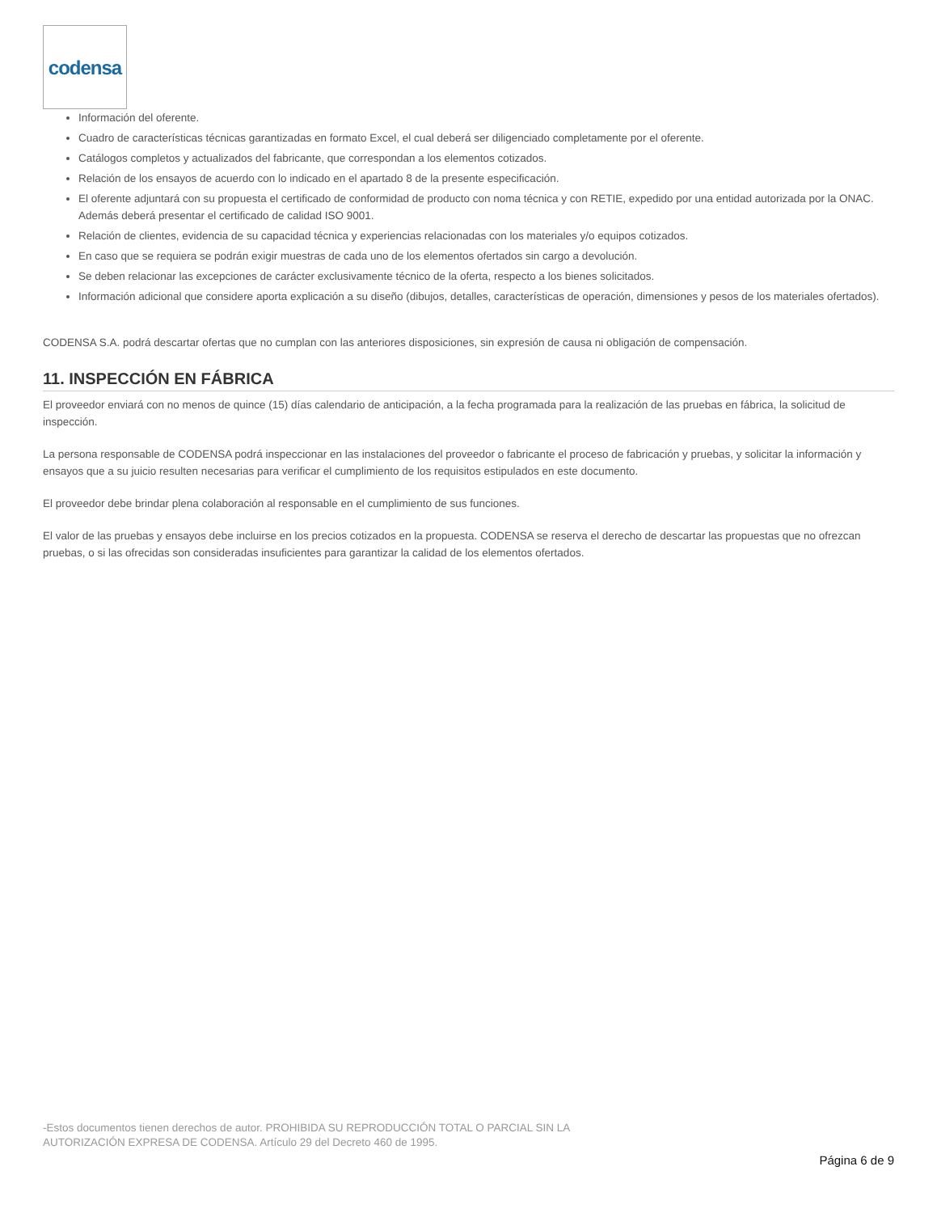codensa
Información del oferente.
Cuadro de características técnicas garantizadas en formato Excel, el cual deberá ser diligenciado completamente por el oferente.
Catálogos completos y actualizados del fabricante, que correspondan a los elementos cotizados.
Relación de los ensayos de acuerdo con lo indicado en el apartado 8 de la presente especificación.
El oferente adjuntará con su propuesta el certificado de conformidad de producto con noma técnica y con RETIE, expedido por una entidad autorizada por la ONAC. Además deberá presentar el certificado de calidad ISO 9001.
Relación de clientes, evidencia de su capacidad técnica y experiencias relacionadas con los materiales y/o equipos cotizados.
En caso que se requiera se podrán exigir muestras de cada uno de los elementos ofertados sin cargo a devolución.
Se deben relacionar las excepciones de carácter exclusivamente técnico de la oferta, respecto a los bienes solicitados.
Información adicional que considere aporta explicación a su diseño (dibujos, detalles, características de operación, dimensiones y pesos de los materiales ofertados).
CODENSA S.A. podrá descartar ofertas que no cumplan con las anteriores disposiciones, sin expresión de causa ni obligación de compensación.
11. INSPECCIÓN EN FÁBRICA
El proveedor enviará con no menos de quince (15) días calendario de anticipación, a la fecha programada para la realización de las pruebas en fábrica, la solicitud de inspección.
La persona responsable de CODENSA podrá inspeccionar en las instalaciones del proveedor o fabricante el proceso de fabricación y pruebas, y solicitar la información y ensayos que a su juicio resulten necesarias para verificar el cumplimiento de los requisitos estipulados en este documento.
El proveedor debe brindar plena colaboración al responsable en el cumplimiento de sus funciones.
El valor de las pruebas y ensayos debe incluirse en los precios cotizados en la propuesta. CODENSA se reserva el derecho de descartar las propuestas que no ofrezcan pruebas, o si las ofrecidas son consideradas insuficientes para garantizar la calidad de los elementos ofertados.
-Estos documentos tienen derechos de autor. PROHIBIDA SU REPRODUCCIÓN TOTAL O PARCIAL SIN LA
AUTORIZACIÓN EXPRESA DE CODENSA. Artículo 29 del Decreto 460 de 1995.
Página 6 de 9